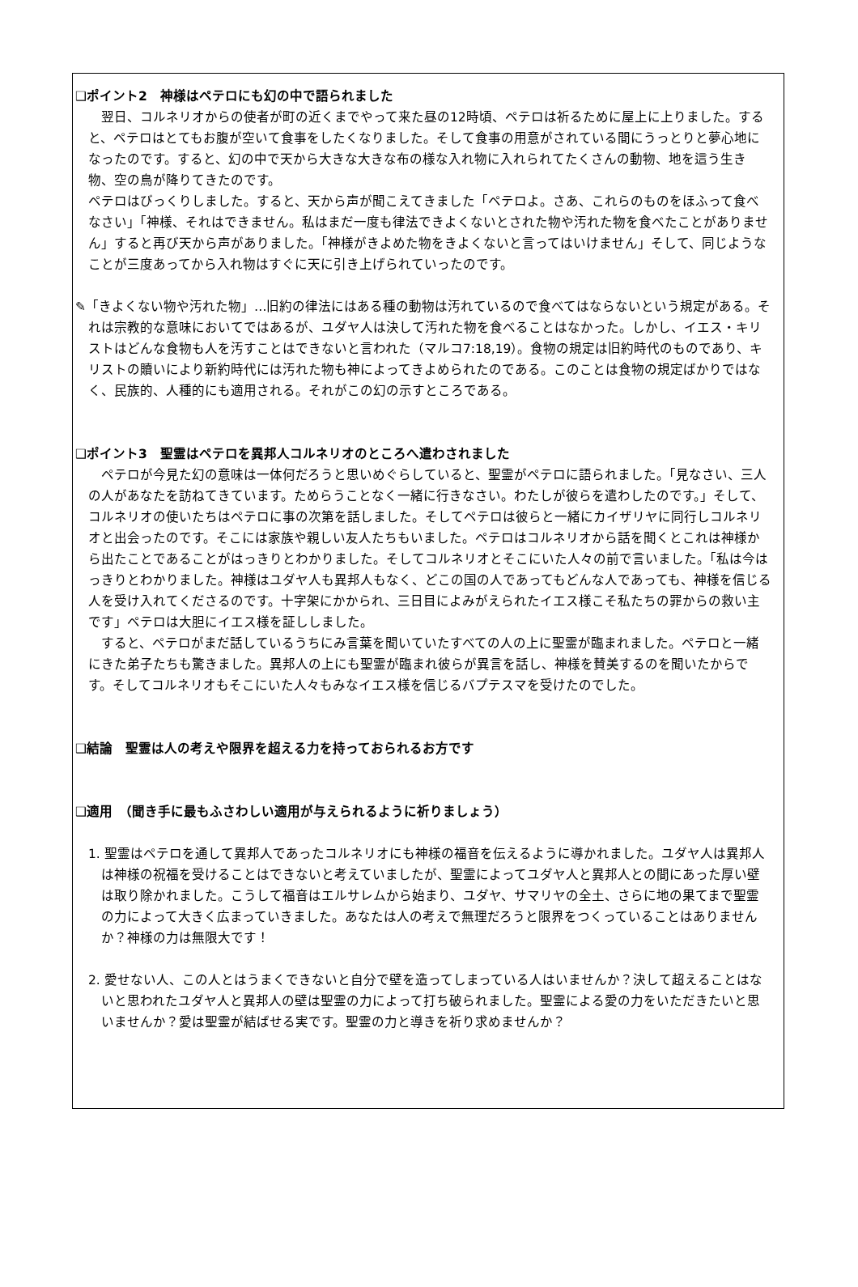❑ポイント2　神様はペテロにも幻の中で語られました
　翌日、コルネリオからの使者が町の近くまでやって来た昼の12時頃、ペテロは祈るために屋上に上りました。すると、ペテロはとてもお腹が空いて食事をしたくなりました。そして食事の用意がされている間にうっとりと夢心地になったのです。すると、幻の中で天から大きな大きな布の様な入れ物に入れられてたくさんの動物、地を這う生き物、空の鳥が降りてきたのです。
ペテロはびっくりしました。すると、天から声が聞こえてきました「ペテロよ。さあ、これらのものをほふって食べなさい」「神様、それはできません。私はまだ一度も律法できよくないとされた物や汚れた物を食べたことがありません」すると再び天から声がありました。「神様がきよめた物をきよくないと言ってはいけません」そして、同じようなことが三度あってから入れ物はすぐに天に引き上げられていったのです。
✎「きよくない物や汚れた物」…旧約の律法にはある種の動物は汚れているので食べてはならないという規定がある。それは宗教的な意味においてではあるが、ユダヤ人は決して汚れた物を食べることはなかった。しかし、イエス・キリストはどんな食物も人を汚すことはできないと言われた（マルコ7:18,19）。食物の規定は旧約時代のものであり、キリストの贖いにより新約時代には汚れた物も神によってきよめられたのである。このことは食物の規定ばかりではなく、民族的、人種的にも適用される。それがこの幻の示すところである。
❑ポイント3　聖霊はペテロを異邦人コルネリオのところへ遣わされました
　ペテロが今見た幻の意味は一体何だろうと思いめぐらしていると、聖霊がペテロに語られました。「見なさい、三人の人があなたを訪ねてきています。ためらうことなく一緒に行きなさい。わたしが彼らを遣わしたのです。」そして、コルネリオの使いたちはペテロに事の次第を話しました。そしてペテロは彼らと一緒にカイザリヤに同行しコルネリオと出会ったのです。そこには家族や親しい友人たちもいました。ペテロはコルネリオから話を聞くとこれは神様から出たことであることがはっきりとわかりました。そしてコルネリオとそこにいた人々の前で言いました。「私は今はっきりとわかりました。神様はユダヤ人も異邦人もなく、どこの国の人であってもどんな人であっても、神様を信じる人を受け入れてくださるのです。十字架にかかられ、三日目によみがえられたイエス様こそ私たちの罪からの救い主です」ペテロは大胆にイエス様を証ししました。
　すると、ペテロがまだ話しているうちにみ言葉を聞いていたすべての人の上に聖霊が臨まれました。ペテロと一緒にきた弟子たちも驚きました。異邦人の上にも聖霊が臨まれ彼らが異言を話し、神様を賛美するのを聞いたからです。そしてコルネリオもそこにいた人々もみなイエス様を信じるバプテスマを受けたのでした。
❑結論　聖霊は人の考えや限界を超える力を持っておられるお方です
❑適用　（聞き手に最もふさわしい適用が与えられるように祈りましょう）
1. 聖霊はペテロを通して異邦人であったコルネリオにも神様の福音を伝えるように導かれました。ユダヤ人は異邦人は神様の祝福を受けることはできないと考えていましたが、聖霊によってユダヤ人と異邦人との間にあった厚い壁は取り除かれました。こうして福音はエルサレムから始まり、ユダヤ、サマリヤの全土、さらに地の果てまで聖霊の力によって大きく広まっていきました。あなたは人の考えで無理だろうと限界をつくっていることはありませんか？神様の力は無限大です！
2. 愛せない人、この人とはうまくできないと自分で壁を造ってしまっている人はいませんか？決して超えることはないと思われたユダヤ人と異邦人の壁は聖霊の力によって打ち破られました。聖霊による愛の力をいただきたいと思いませんか？愛は聖霊が結ばせる実です。聖霊の力と導きを祈り求めませんか？